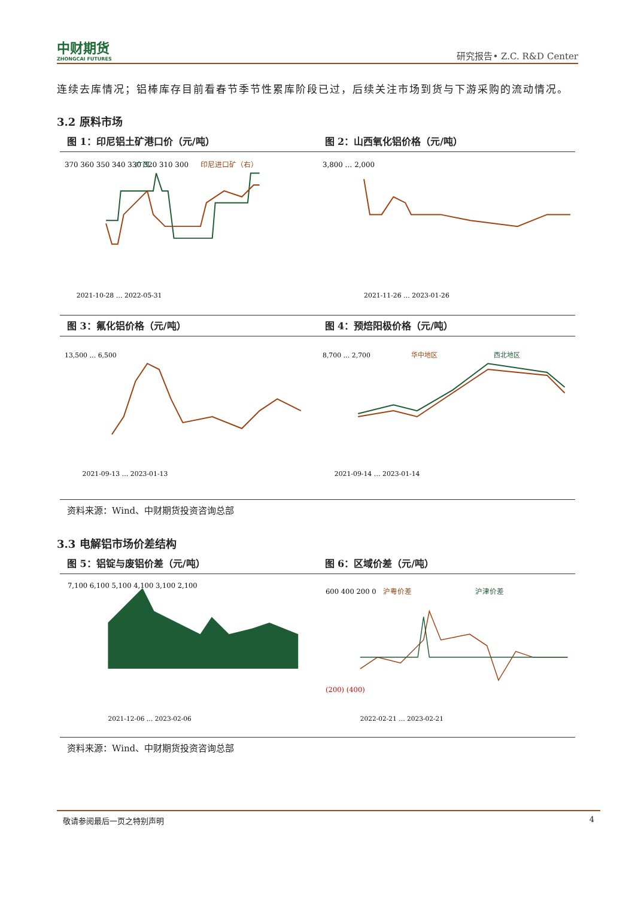中财期货
ZHONGCAI FUTURES
研究报告• Z.C. R&D Center
连续去库情况；铝棒库存目前看春节季节性累库阶段已过，后续关注市场到货与下游采购的流动情况。
3.2 原料市场
图 1：印尼铝土矿港口价（元/吨） 图 2：山西氧化铝价格（元/吨）
370 360 350 340 330 320 310 300
广西
印尼进口矿（右）
2021-10-28 … 2022-05-31
3,800 … 2,000
2021-11-26 … 2023-01-26
图 3：氟化铝价格（元/吨） 图 4：预焙阳极价格（元/吨）
13,500 … 6,500
2021-09-13 … 2023-01-13
8,700 … 2,700
华中地区
西北地区
2021-09-14 … 2023-01-14
资料来源：Wind、中财期货投资咨询总部
3.3 电解铝市场价差结构
图 5：铝锭与废铝价差（元/吨） 图 6：区域价差（元/吨）
7,100 6,100 5,100 4,100 3,100 2,100
2021-12-06 … 2023-02-06
600 400 200 0
(200) (400)
沪粤价差
沪津价差
2022-02-21 … 2023-02-21
资料来源：Wind、中财期货投资咨询总部
敬请参阅最后一页之特别声明 4